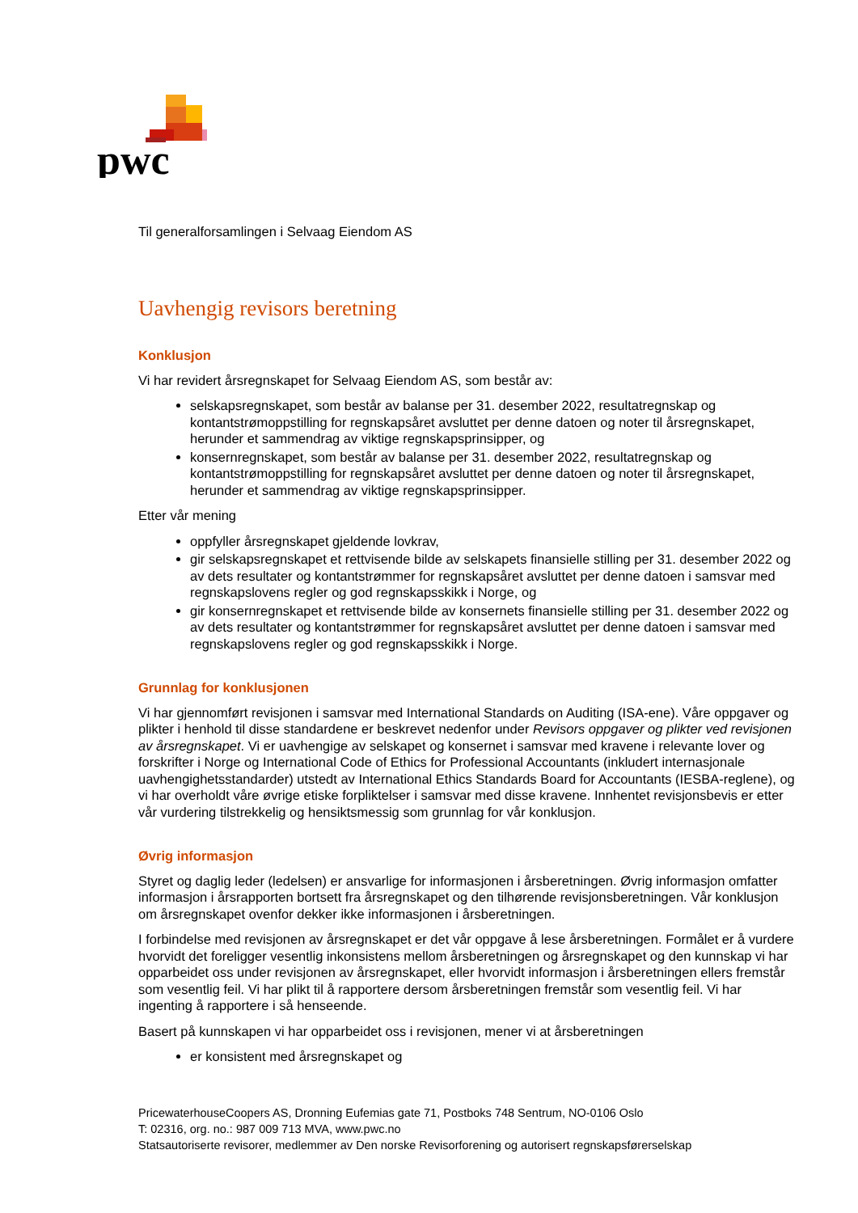pwc
Til generalforsamlingen i Selvaag Eiendom AS
Uavhengig revisors beretning
Konklusjon
Vi har revidert årsregnskapet for Selvaag Eiendom AS, som består av:
selskapsregnskapet, som består av balanse per 31. desember 2022, resultatregnskap og kontantstrømoppstilling for regnskapsåret avsluttet per denne datoen og noter til årsregnskapet, herunder et sammendrag av viktige regnskapsprinsipper, og
konsernregnskapet, som består av balanse per 31. desember 2022, resultatregnskap og kontantstrømoppstilling for regnskapsåret avsluttet per denne datoen og noter til årsregnskapet, herunder et sammendrag av viktige regnskapsprinsipper.
Etter vår mening
oppfyller årsregnskapet gjeldende lovkrav,
gir selskapsregnskapet et rettvisende bilde av selskapets finansielle stilling per 31. desember 2022 og av dets resultater og kontantstrømmer for regnskapsåret avsluttet per denne datoen i samsvar med regnskapslovens regler og god regnskapsskikk i Norge, og
gir konsernregnskapet et rettvisende bilde av konsernets finansielle stilling per 31. desember 2022 og av dets resultater og kontantstrømmer for regnskapsåret avsluttet per denne datoen i samsvar med regnskapslovens regler og god regnskapsskikk i Norge.
Grunnlag for konklusjonen
Vi har gjennomført revisjonen i samsvar med International Standards on Auditing (ISA-ene). Våre oppgaver og plikter i henhold til disse standardene er beskrevet nedenfor under Revisors oppgaver og plikter ved revisjonen av årsregnskapet. Vi er uavhengige av selskapet og konsernet i samsvar med kravene i relevante lover og forskrifter i Norge og International Code of Ethics for Professional Accountants (inkludert internasjonale uavhengighetsstandarder) utstedt av International Ethics Standards Board for Accountants (IESBA-reglene), og vi har overholdt våre øvrige etiske forpliktelser i samsvar med disse kravene. Innhentet revisjonsbevis er etter vår vurdering tilstrekkelig og hensiktsmessig som grunnlag for vår konklusjon.
Øvrig informasjon
Styret og daglig leder (ledelsen) er ansvarlige for informasjonen i årsberetningen. Øvrig informasjon omfatter informasjon i årsrapporten bortsett fra årsregnskapet og den tilhørende revisjonsberetningen. Vår konklusjon om årsregnskapet ovenfor dekker ikke informasjonen i årsberetningen.
I forbindelse med revisjonen av årsregnskapet er det vår oppgave å lese årsberetningen. Formålet er å vurdere hvorvidt det foreligger vesentlig inkonsistens mellom årsberetningen og årsregnskapet og den kunnskap vi har opparbeidet oss under revisjonen av årsregnskapet, eller hvorvidt informasjon i årsberetningen ellers fremstår som vesentlig feil. Vi har plikt til å rapportere dersom årsberetningen fremstår som vesentlig feil. Vi har ingenting å rapportere i så henseende.
Basert på kunnskapen vi har opparbeidet oss i revisjonen, mener vi at årsberetningen
er konsistent med årsregnskapet og
PricewaterhouseCoopers AS, Dronning Eufemias gate 71, Postboks 748 Sentrum, NO-0106 Oslo
T: 02316, org. no.: 987 009 713 MVA, www.pwc.no
Statsautoriserte revisorer, medlemmer av Den norske Revisorforening og autorisert regnskapsførerselskap